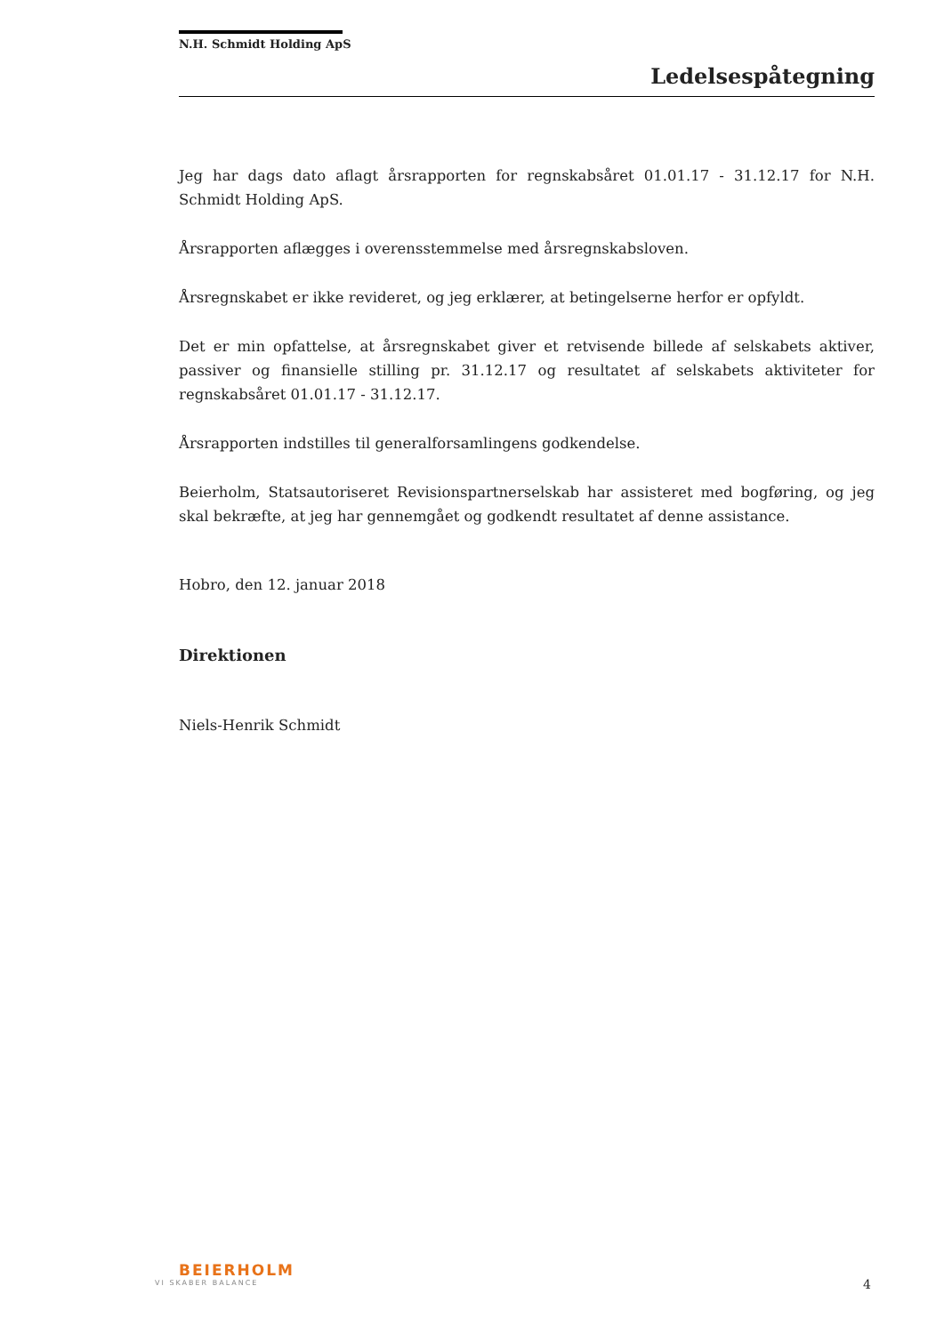N.H. Schmidt Holding ApS
Ledelsespåtegning
Jeg har dags dato aflagt årsrapporten for regnskabsåret 01.01.17 - 31.12.17 for N.H. Schmidt Holding ApS.
Årsrapporten aflægges i overensstemmelse med årsregnskabsloven.
Årsregnskabet er ikke revideret, og jeg erklærer, at betingelserne herfor er opfyldt.
Det er min opfattelse, at årsregnskabet giver et retvisende billede af selskabets aktiver, passiver og finansielle stilling pr. 31.12.17 og resultatet af selskabets aktiviteter for regnskabsåret 01.01.17 - 31.12.17.
Årsrapporten indstilles til generalforsamlingens godkendelse.
Beierholm, Statsautoriseret Revisionspartnerselskab har assisteret med bogføring, og jeg skal bekræfte, at jeg har gennemgået og godkendt resultatet af denne assistance.
Hobro, den 12. januar 2018
Direktionen
Niels-Henrik Schmidt
BEIERHOLM
VI SKABER BALANCE
4